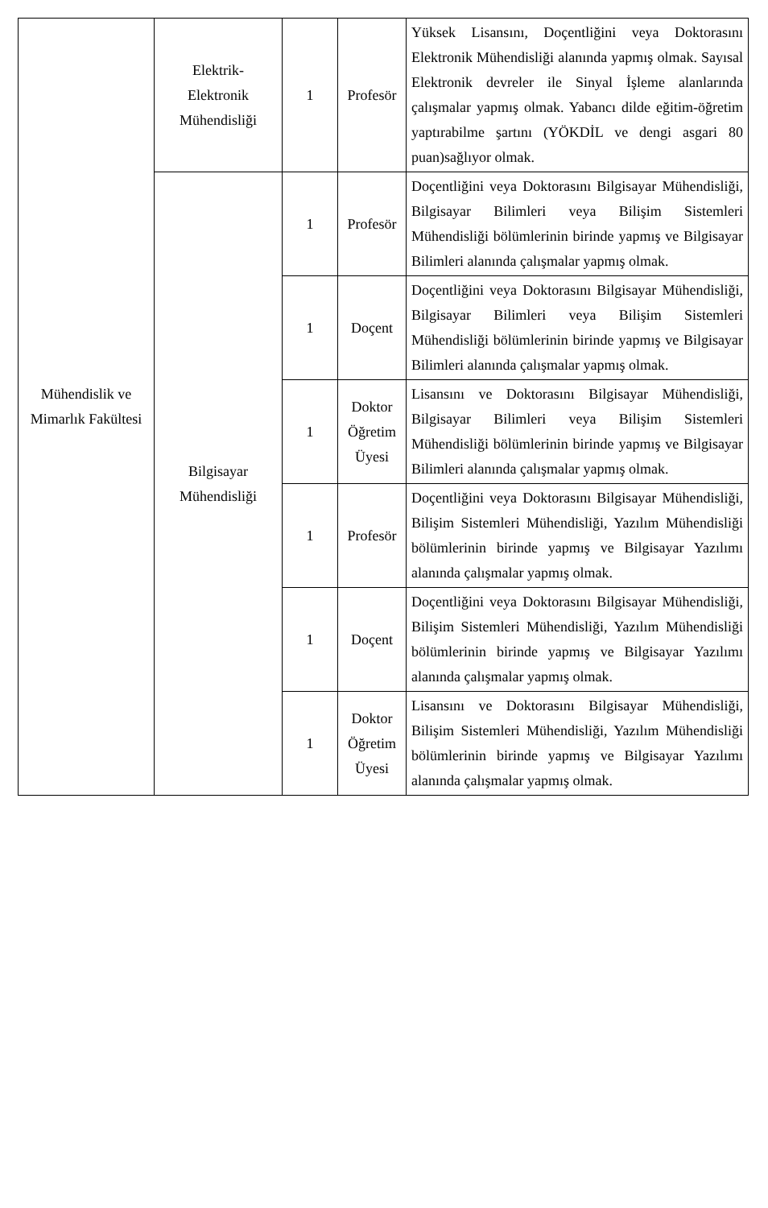| Mühendislik ve Mimarlık Fakültesi | Elektrik- Elektronik Mühendisliği | 1 | Profesör | Yüksek Lisansını, Doçentliğini veya Doktorasını Elektronik Mühendisliği alanında yapmış olmak. Sayısal Elektronik devreler ile Sinyal İşleme alanlarında çalışmalar yapmış olmak. Yabancı dilde eğitim-öğretim yaptırabilme şartını (YÖKDİL ve dengi asgari 80 puan)sağlıyor olmak. |
| | Bilgisayar Mühendisliği | 1 | Profesör | Doçentliğini veya Doktorasını Bilgisayar Mühendisliği, Bilgisayar Bilimleri veya Bilişim Sistemleri Mühendisliği bölümlerinin birinde yapmış ve Bilgisayar Bilimleri alanında çalışmalar yapmış olmak. |
| | | 1 | Doçent | Doçentliğini veya Doktorasını Bilgisayar Mühendisliği, Bilgisayar Bilimleri veya Bilişim Sistemleri Mühendisliği bölümlerinin birinde yapmış ve Bilgisayar Bilimleri alanında çalışmalar yapmış olmak. |
| | | 1 | Doktor Öğretim Üyesi | Lisansını ve Doktorasını Bilgisayar Mühendisliği, Bilgisayar Bilimleri veya Bilişim Sistemleri Mühendisliği bölümlerinin birinde yapmış ve Bilgisayar Bilimleri alanında çalışmalar yapmış olmak. |
| | | 1 | Profesör | Doçentliğini veya Doktorasını Bilgisayar Mühendisliği, Bilişim Sistemleri Mühendisliği, Yazılım Mühendisliği bölümlerinin birinde yapmış ve Bilgisayar Yazılımı alanında çalışmalar yapmış olmak. |
| | | 1 | Doçent | Doçentliğini veya Doktorasını Bilgisayar Mühendisliği, Bilişim Sistemleri Mühendisliği, Yazılım Mühendisliği bölümlerinin birinde yapmış ve Bilgisayar Yazılımı alanında çalışmalar yapmış olmak. |
| | | 1 | Doktor Öğretim Üyesi | Lisansını ve Doktorasını Bilgisayar Mühendisliği, Bilişim Sistemleri Mühendisliği, Yazılım Mühendisliği bölümlerinin birinde yapmış ve Bilgisayar Yazılımı alanında çalışmalar yapmış olmak. |